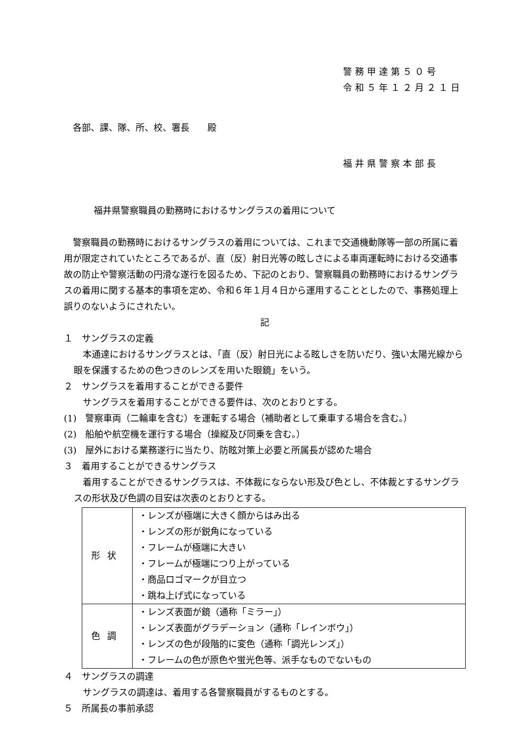警務甲達第５０号
令和５年１２月２１日
各部、課、隊、所、校、署長　　殿
福井県警察本部長
福井県警察職員の勤務時におけるサングラスの着用について
警察職員の勤務時におけるサングラスの着用については、これまで交通機動隊等一部の所属に着用が限定されていたところであるが、直（反）射日光等の眩しさによる車両運転時における交通事故の防止や警察活動の円滑な遂行を図るため、下記のとおり、警察職員の勤務時におけるサングラスの着用に関する基本的事項を定め、令和６年１月４日から運用することとしたので、事務処理上誤りのないようにされたい。
記
１　サングラスの定義
本通達におけるサングラスとは、「直（反）射日光による眩しさを防いだり、強い太陽光線から眼を保護するための色つきのレンズを用いた眼鏡」をいう。
２　サングラスを着用することができる要件
サングラスを着用することができる要件は、次のとおりとする。
(1)　警察車両（二輪車を含む）を運転する場合（補助者として乗車する場合を含む。）
(2)　船舶や航空機を運行する場合（操縦及び同乗を含む。）
(3)　屋外における業務遂行に当たり、防眩対策上必要と所属長が認めた場合
３　着用することができるサングラス
着用することができるサングラスは、不体裁にならない形及び色とし、不体裁とするサングラスの形状及び色調の目安は次表のとおりとする。
| 形状 | ・レンズが極端に大きく顔からはみ出る ・レンズの形が鋭角になっている ・フレームが極端に大きい ・フレームが極端につり上がっている ・商品ロゴマークが目立つ ・跳ね上げ式になっている |
| 色調 | ・レンズ表面が鏡（通称「ミラー」） ・レンズ表面がグラデーション（通称「レインボウ」） ・レンズの色が段階的に変色（通称「調光レンズ」） ・フレームの色が原色や蛍光色等、派手なものでないもの |
４　サングラスの調達
サングラスの調達は、着用する各警察職員がするものとする。
５　所属長の事前承認